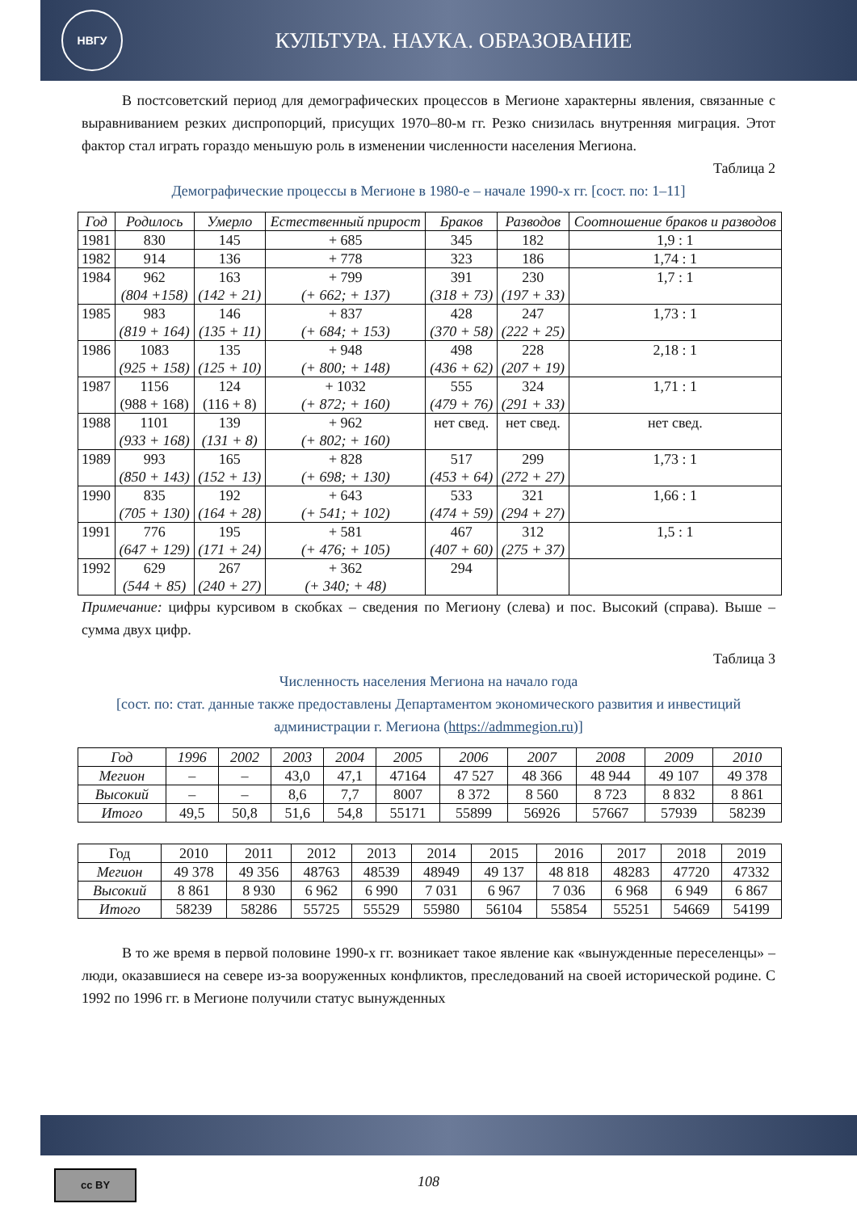НВГУ
КУЛЬТУРА. НАУКА. ОБРАЗОВАНИЕ
В постсоветский период для демографических процессов в Мегионе характерны явления, связанные с выравниванием резких диспропорций, присущих 1970–80-м гг. Резко снизилась внутренняя миграция. Этот фактор стал играть гораздо меньшую роль в изменении численности населения Мегиона.
Таблица 2
Демографические процессы в Мегионе в 1980-е – начале 1990-х гг. [сост. по: 1–11]
| Год | Родилось | Умерло | Естественный прирост | Браков | Разводов | Соотношение браков и разводов |
| --- | --- | --- | --- | --- | --- | --- |
| 1981 | 830 | 145 | + 685 | 345 | 182 | 1,9 : 1 |
| 1982 | 914 | 136 | + 778 | 323 | 186 | 1,74 : 1 |
| 1984 | 962 (804 +158) | 163 (142 + 21) | + 799 (+ 662; + 137) | 391 (318 + 73) | 230 (197 + 33) | 1,7 : 1 |
| 1985 | 983 (819 + 164) | 146 (135 + 11) | + 837 (+ 684; + 153) | 428 (370 + 58) | 247 (222 + 25) | 1,73 : 1 |
| 1986 | 1083 (925 + 158) | 135 (125 + 10) | + 948 (+ 800; + 148) | 498 (436 + 62) | 228 (207 + 19) | 2,18 : 1 |
| 1987 | 1156 (988 + 168) | 124 (116 + 8) | + 1032 (+ 872; + 160) | 555 (479 + 76) | 324 (291 + 33) | 1,71 : 1 |
| 1988 | 1101 (933 + 168) | 139 (131 + 8) | + 962 (+ 802; + 160) | нет свед. | нет свед. | нет свед. |
| 1989 | 993 (850 + 143) | 165 (152 + 13) | + 828 (+ 698; + 130) | 517 (453 + 64) | 299 (272 + 27) | 1,73 : 1 |
| 1990 | 835 (705 + 130) | 192 (164 + 28) | + 643 (+ 541; + 102) | 533 (474 + 59) | 321 (294 + 27) | 1,66 : 1 |
| 1991 | 776 (647 + 129) | 195 (171 + 24) | + 581 (+ 476; + 105) | 467 (407 + 60) | 312 (275 + 37) | 1,5 : 1 |
| 1992 | 629 (544 + 85) | 267 (240 + 27) | + 362 (+ 340; + 48) | 294 | | |
Примечание: цифры курсивом в скобках – сведения по Мегиону (слева) и пос. Высокий (справа). Выше – сумма двух цифр.
Таблица 3
Численность населения Мегиона на начало года
[сост. по: стат. данные также предоставлены Департаментом экономического развития и инвестиций администрации г. Мегиона (https://admmegion.ru)]
| Год | 1996 | 2002 | 2003 | 2004 | 2005 | 2006 | 2007 | 2008 | 2009 | 2010 |
| --- | --- | --- | --- | --- | --- | --- | --- | --- | --- | --- |
| Мегион | – | – | 43,0 | 47,1 | 47164 | 47 527 | 48 366 | 48 944 | 49 107 | 49 378 |
| Высокий | – | – | 8,6 | 7,7 | 8007 | 8 372 | 8 560 | 8 723 | 8 832 | 8 861 |
| Итого | 49,5 | 50,8 | 51,6 | 54,8 | 55171 | 55899 | 56926 | 57667 | 57939 | 58239 |
| Год | 2010 | 2011 | 2012 | 2013 | 2014 | 2015 | 2016 | 2017 | 2018 | 2019 |
| Мегион | 49 378 | 49 356 | 48763 | 48539 | 48949 | 49 137 | 48 818 | 48283 | 47720 | 47332 |
| Высокий | 8 861 | 8 930 | 6 962 | 6 990 | 7 031 | 6 967 | 7 036 | 6 968 | 6 949 | 6 867 |
| Итого | 58239 | 58286 | 55725 | 55529 | 55980 | 56104 | 55854 | 55251 | 54669 | 54199 |
В то же время в первой половине 1990-х гг. возникает такое явление как «вынужденные переселенцы» – люди, оказавшиеся на севере из-за вооруженных конфликтов, преследований на своей исторической родине. С 1992 по 1996 гг. в Мегионе получили статус вынужденных
cc BY
108